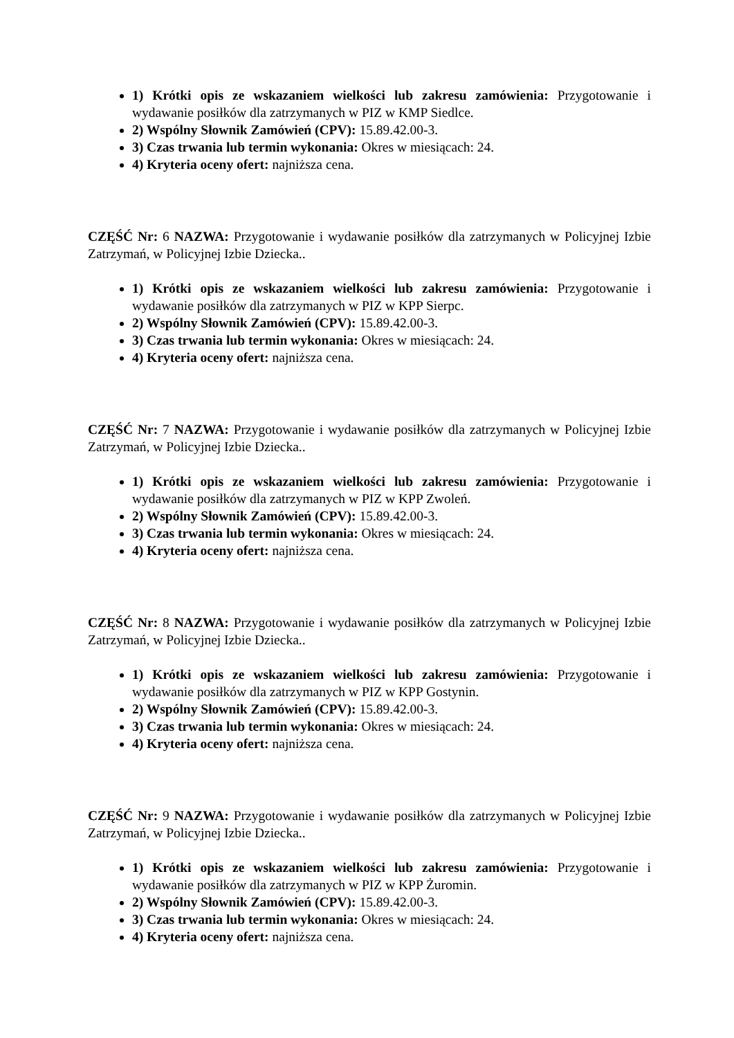1) Krótki opis ze wskazaniem wielkości lub zakresu zamówienia: Przygotowanie i wydawanie posiłków dla zatrzymanych w PIZ w KMP Siedlce.
2) Wspólny Słownik Zamówień (CPV): 15.89.42.00-3.
3) Czas trwania lub termin wykonania: Okres w miesiącach: 24.
4) Kryteria oceny ofert: najniższa cena.
CZĘŚĆ Nr: 6 NAZWA: Przygotowanie i wydawanie posiłków dla zatrzymanych w Policyjnej Izbie Zatrzymań, w Policyjnej Izbie Dziecka..
1) Krótki opis ze wskazaniem wielkości lub zakresu zamówienia: Przygotowanie i wydawanie posiłków dla zatrzymanych w PIZ w KPP Sierpc.
2) Wspólny Słownik Zamówień (CPV): 15.89.42.00-3.
3) Czas trwania lub termin wykonania: Okres w miesiącach: 24.
4) Kryteria oceny ofert: najniższa cena.
CZĘŚĆ Nr: 7 NAZWA: Przygotowanie i wydawanie posiłków dla zatrzymanych w Policyjnej Izbie Zatrzymań, w Policyjnej Izbie Dziecka..
1) Krótki opis ze wskazaniem wielkości lub zakresu zamówienia: Przygotowanie i wydawanie posiłków dla zatrzymanych w PIZ w KPP Zwoleń.
2) Wspólny Słownik Zamówień (CPV): 15.89.42.00-3.
3) Czas trwania lub termin wykonania: Okres w miesiącach: 24.
4) Kryteria oceny ofert: najniższa cena.
CZĘŚĆ Nr: 8 NAZWA: Przygotowanie i wydawanie posiłków dla zatrzymanych w Policyjnej Izbie Zatrzymań, w Policyjnej Izbie Dziecka..
1) Krótki opis ze wskazaniem wielkości lub zakresu zamówienia: Przygotowanie i wydawanie posiłków dla zatrzymanych w PIZ w KPP Gostynin.
2) Wspólny Słownik Zamówień (CPV): 15.89.42.00-3.
3) Czas trwania lub termin wykonania: Okres w miesiącach: 24.
4) Kryteria oceny ofert: najniższa cena.
CZĘŚĆ Nr: 9 NAZWA: Przygotowanie i wydawanie posiłków dla zatrzymanych w Policyjnej Izbie Zatrzymań, w Policyjnej Izbie Dziecka..
1) Krótki opis ze wskazaniem wielkości lub zakresu zamówienia: Przygotowanie i wydawanie posiłków dla zatrzymanych w PIZ w KPP Żuromin.
2) Wspólny Słownik Zamówień (CPV): 15.89.42.00-3.
3) Czas trwania lub termin wykonania: Okres w miesiącach: 24.
4) Kryteria oceny ofert: najniższa cena.